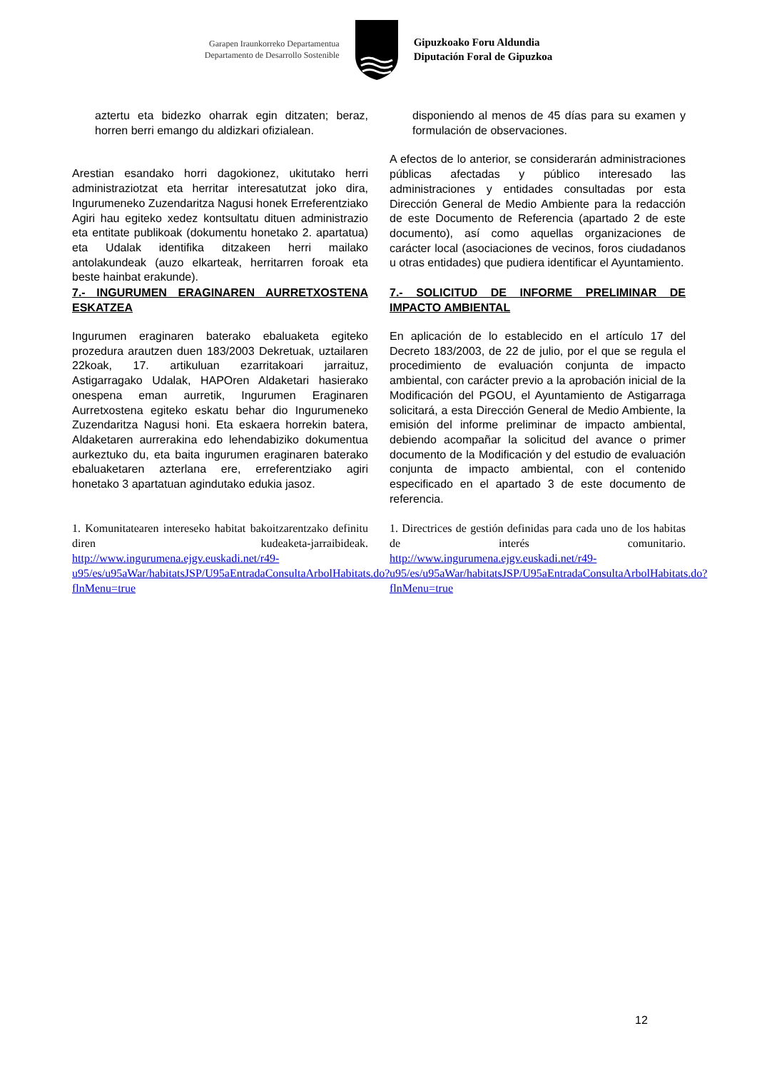Garapen Iraunkorreko Departamentua
Departamento de Desarrollo Sostenible
Gipuzkoako Foru Aldundia
Diputación Foral de Gipuzkoa
aztertu eta bidezko oharrak egin ditzaten; beraz, horren berri emango du aldizkari ofizialean.
Arestian esandako horri dagokionez, ukitutako herri administraziotzat eta herritar interesatutzat joko dira, Ingurumeneko Zuzendaritza Nagusi honek Erreferentziako Agiri hau egiteko xedez kontsultatu dituen administrazio eta entitate publikoak (dokumentu honetako 2. apartatua) eta Udalak identifika ditzakeen herri mailako antolakundeak (auzo elkarteak, herritarren foroak eta beste hainbat erakunde).
7.- INGURUMEN ERAGINAREN AURRETXOSTENA ESKATZEA
Ingurumen eraginaren baterako ebaluaketa egiteko prozedura arautzen duen 183/2003 Dekretuak, uztailaren 22koak, 17. artikuluan ezarritakoari jarraituz, Astigarragako Udalak, HAPOren Aldaketari hasierako onespena eman aurretik, Ingurumen Eraginaren Aurretxostena egiteko eskatu behar dio Ingurumeneko Zuzendaritza Nagusi honi. Eta eskaera horrekin batera, Aldaketaren aurrerakina edo lehendabiziko dokumentua aurkeztuko du, eta baita ingurumen eraginaren baterako ebaluaketaren azterlana ere, erreferentziako agiri honetako 3 apartatuan agindutako edukia jasoz.
1. Komunitatearen intereseko habitat bakoitzarentzako definitu diren kudeaketa-jarraibideak. http://www.ingurumena.ejgv.euskadi.net/r49-u95/es/u95aWar/habitatsJSP/U95aEntradaConsultaArbolHabitats.do?flnMenu=true
disponiendo al menos de 45 días para su examen y formulación de observaciones.
A efectos de lo anterior, se considerarán administraciones públicas afectadas y público interesado las administraciones y entidades consultadas por esta Dirección General de Medio Ambiente para la redacción de este Documento de Referencia (apartado 2 de este documento), así como aquellas organizaciones de carácter local (asociaciones de vecinos, foros ciudadanos u otras entidades) que pudiera identificar el Ayuntamiento.
7.- SOLICITUD DE INFORME PRELIMINAR DE IMPACTO AMBIENTAL
En aplicación de lo establecido en el artículo 17 del Decreto 183/2003, de 22 de julio, por el que se regula el procedimiento de evaluación conjunta de impacto ambiental, con carácter previo a la aprobación inicial de la Modificación del PGOU, el Ayuntamiento de Astigarraga solicitará, a esta Dirección General de Medio Ambiente, la emisión del informe preliminar de impacto ambiental, debiendo acompañar la solicitud del avance o primer documento de la Modificación y del estudio de evaluación conjunta de impacto ambiental, con el contenido especificado en el apartado 3 de este documento de referencia.
1. Directrices de gestión definidas para cada uno de los habitas de interés comunitario. http://www.ingurumena.ejgv.euskadi.net/r49-u95/es/u95aWar/habitatsJSP/U95aEntradaConsultaArbolHabitats.do?flnMenu=true
12